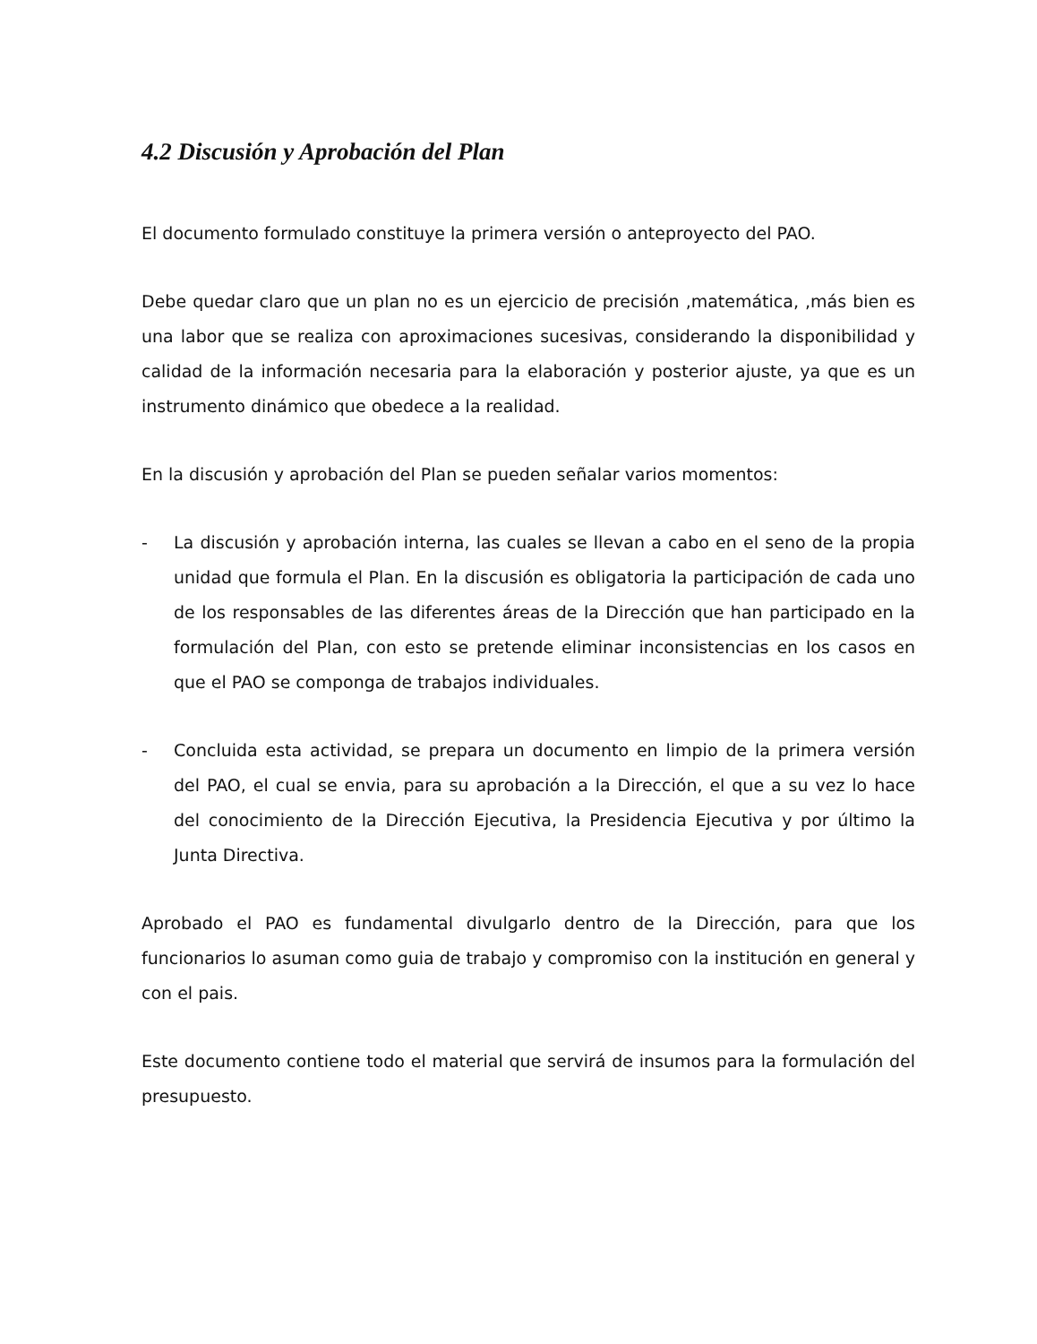4.2 Discusión y Aprobación del Plan
El documento formulado constituye la primera versión o anteproyecto del PAO.
Debe quedar claro que un plan no es un ejercicio de precisión ,matemática, ,más bien es una labor que se realiza con aproximaciones sucesivas, considerando la disponibilidad y calidad de la información necesaria para la elaboración y posterior ajuste, ya que es un instrumento dinámico que obedece a la realidad.
En la discusión y aprobación del Plan se pueden señalar varios momentos:
- La discusión y aprobación interna, las cuales se llevan a cabo en el seno de la propia unidad que formula el Plan. En la discusión es obligatoria la participación de cada uno de los responsables de las diferentes áreas de la Dirección que han participado en la formulación del Plan, con esto se pretende eliminar inconsistencias en los casos en que el PAO se componga de trabajos individuales.
- Concluida esta actividad, se prepara un documento en limpio de la primera versión del PAO, el cual se envia, para su aprobación a la Dirección, el que a su vez lo hace del conocimiento de la Dirección Ejecutiva, la Presidencia Ejecutiva y por último la Junta Directiva.
Aprobado el PAO es fundamental divulgarlo dentro de la Dirección, para que los funcionarios lo asuman como guia de trabajo y compromiso con la institución en general y con el pais.
Este documento contiene todo el material que servirá de insumos para la formulación del presupuesto.